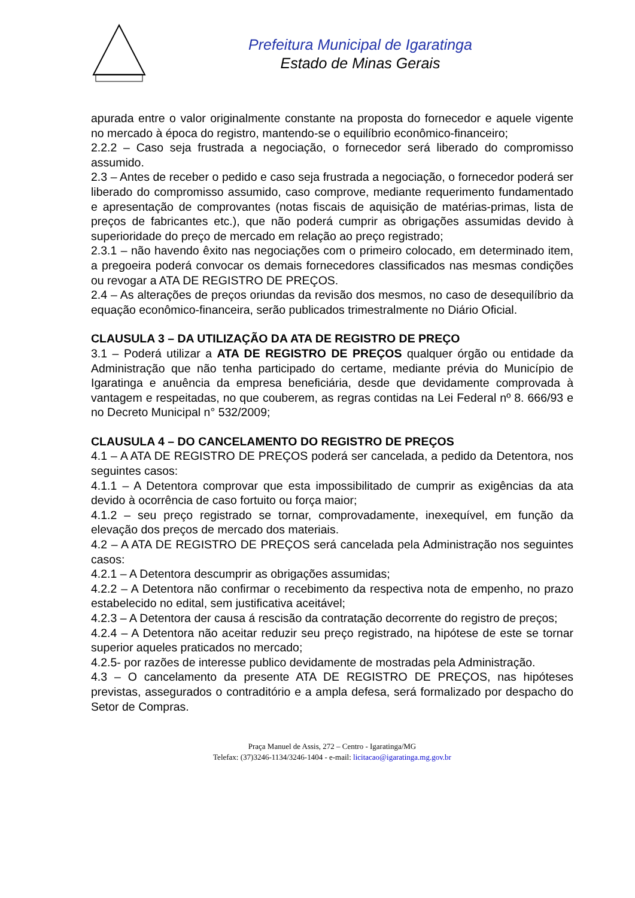Prefeitura Municipal de Igaratinga
Estado de Minas Gerais
apurada entre o valor originalmente constante na proposta do fornecedor e aquele vigente no mercado à época do registro, mantendo-se o equilíbrio econômico-financeiro;
2.2.2 – Caso seja frustrada a negociação, o fornecedor será liberado do compromisso assumido.
2.3 – Antes de receber o pedido e caso seja frustrada a negociação, o fornecedor poderá ser liberado do compromisso assumido, caso comprove, mediante requerimento fundamentado e apresentação de comprovantes (notas fiscais de aquisição de matérias-primas, lista de preços de fabricantes etc.), que não poderá cumprir as obrigações assumidas devido à superioridade do preço de mercado em relação ao preço registrado;
2.3.1 – não havendo êxito nas negociações com o primeiro colocado, em determinado item, a pregoeira poderá convocar os demais fornecedores classificados nas mesmas condições ou revogar a ATA DE REGISTRO DE PREÇOS.
2.4 – As alterações de preços oriundas da revisão dos mesmos, no caso de desequilíbrio da equação econômico-financeira, serão publicados trimestralmente no Diário Oficial.
CLAUSULA 3 – DA UTILIZAÇÃO DA ATA DE REGISTRO DE PREÇO
3.1 – Poderá utilizar a ATA DE REGISTRO DE PREÇOS qualquer órgão ou entidade da Administração que não tenha participado do certame, mediante prévia do Município de Igaratinga e anuência da empresa beneficiária, desde que devidamente comprovada à vantagem e respeitadas, no que couberem, as regras contidas na Lei Federal nº 8. 666/93 e no Decreto Municipal n° 532/2009;
CLAUSULA 4 – DO CANCELAMENTO DO REGISTRO DE PREÇOS
4.1 – A ATA DE REGISTRO DE PREÇOS poderá ser cancelada, a pedido da Detentora, nos seguintes casos:
4.1.1 – A Detentora comprovar que esta impossibilitado de cumprir as exigências da ata devido à ocorrência de caso fortuito ou força maior;
4.1.2 – seu preço registrado se tornar, comprovadamente, inexequível, em função da elevação dos preços de mercado dos materiais.
4.2 – A ATA DE REGISTRO DE PREÇOS será cancelada pela Administração nos seguintes casos:
4.2.1 – A Detentora descumprir as obrigações assumidas;
4.2.2 – A Detentora não confirmar o recebimento da respectiva nota de empenho, no prazo estabelecido no edital, sem justificativa aceitável;
4.2.3 – A Detentora der causa á rescisão da contratação decorrente do registro de preços;
4.2.4 – A Detentora não aceitar reduzir seu preço registrado, na hipótese de este se tornar superior aqueles praticados no mercado;
4.2.5- por razões de interesse publico devidamente de mostradas pela Administração.
4.3 – O cancelamento da presente ATA DE REGISTRO DE PREÇOS, nas hipóteses previstas, assegurados o contraditório e a ampla defesa, será formalizado por despacho do Setor de Compras.
Praça Manuel de Assis, 272 – Centro - Igaratinga/MG
Telefax: (37)3246-1134/3246-1404 - e-mail: licitacao@igaratinga.mg.gov.br